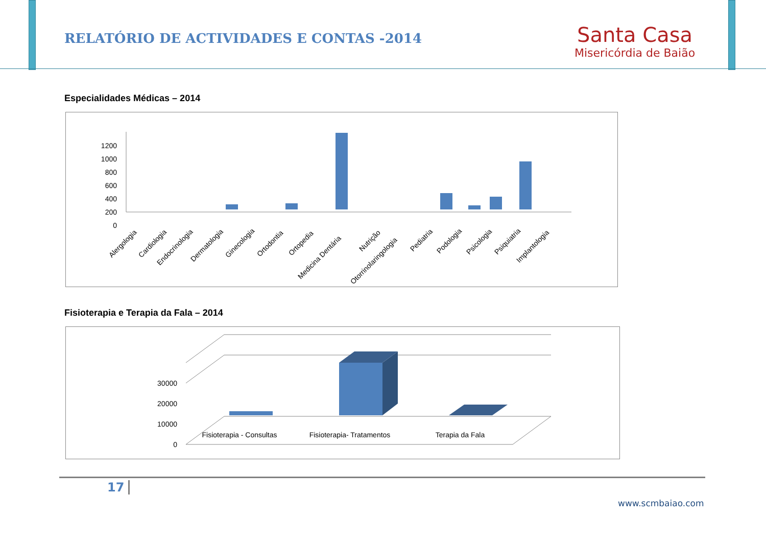RELATÓRIO DE ACTIVIDADES E CONTAS -2014
Santa Casa
Misericórdia de Baião
Especialidades Médicas – 2014
1200
1000
800
600
400
200
0
Alergologia
Cardiologia
Endocrinologia
Dermatologia
Ginecologia
Ortodontia
Ortopedia
Medicina Dentária
Nutrição
Otorrinolaringologia
Pediatria
Podologia
Psicologia
Psiquiatria
Implantologia
Fisioterapia e Terapia da Fala – 2014
30000
20000
10000
0
Fisioterapia - Consultas
Fisioterapia- Tratamentos
Terapia da Fala
17
www.scmbaiao.com